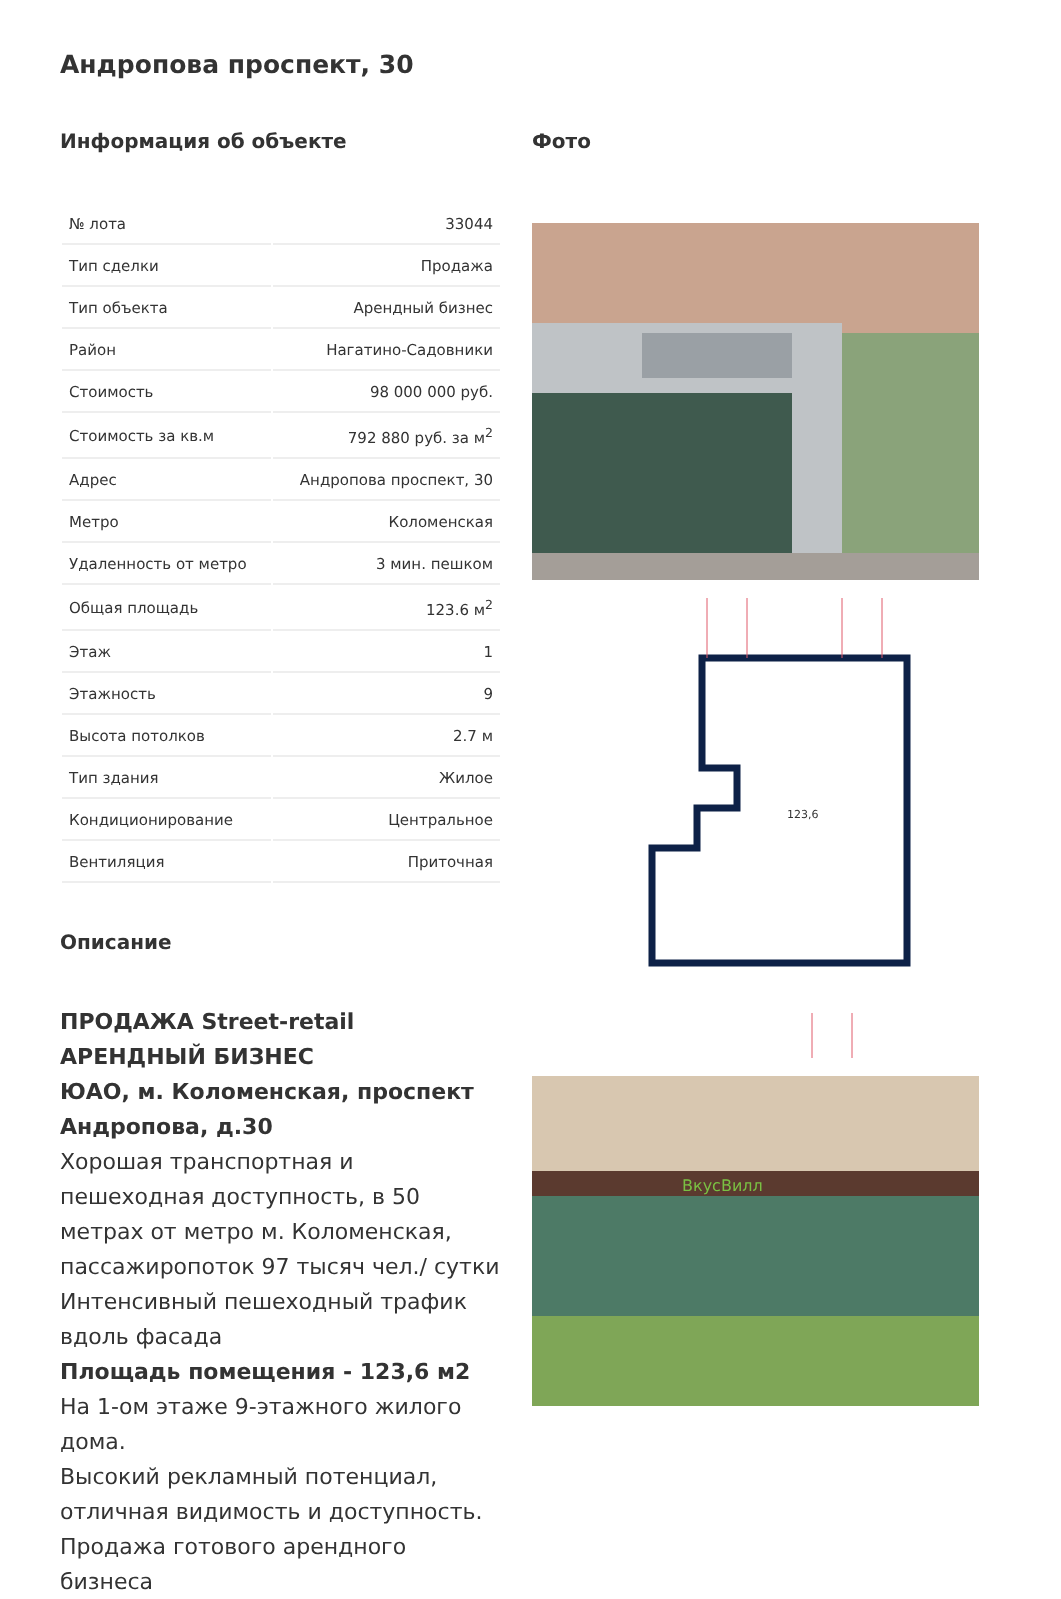Андропова проспект, 30
Информация об объекте
| № лота | 33044 |
| Тип сделки | Продажа |
| Тип объекта | Арендный бизнес |
| Район | Нагатино-Садовники |
| Стоимость | 98 000 000 руб. |
| Стоимость за кв.м | 792 880 руб. за м<sup>2</sup> |
| Адрес | Андропова проспект, 30 |
| Метро | Коломенская |
| Удаленность от метро | 3 мин. пешком |
| Общая площадь | 123.6 м<sup>2</sup> |
| Этаж | 1 |
| Этажность | 9 |
| Высота потолков | 2.7 м |
| Тип здания | Жилое |
| Кондиционирование | Центральное |
| Вентиляция | Приточная |
Описание
ПРОДАЖА Street-retail
АРЕНДНЫЙ БИЗНЕС
ЮАО, м. Коломенская, проспект Андропова, д.30
Хорошая транспортная и пешеходная доступность, в 50 метрах от метро м. Коломенская, пассажиропоток 97 тысяч чел./ сутки
Интенсивный пешеходный трафик вдоль фасада
Площадь помещения - 123,6 м2
На 1-ом этаже 9-этажного жилого дома.
Высокий рекламный потенциал, отличная видимость и доступность.
Продажа готового арендного бизнеса
Фото
123,6
ВкусВилл